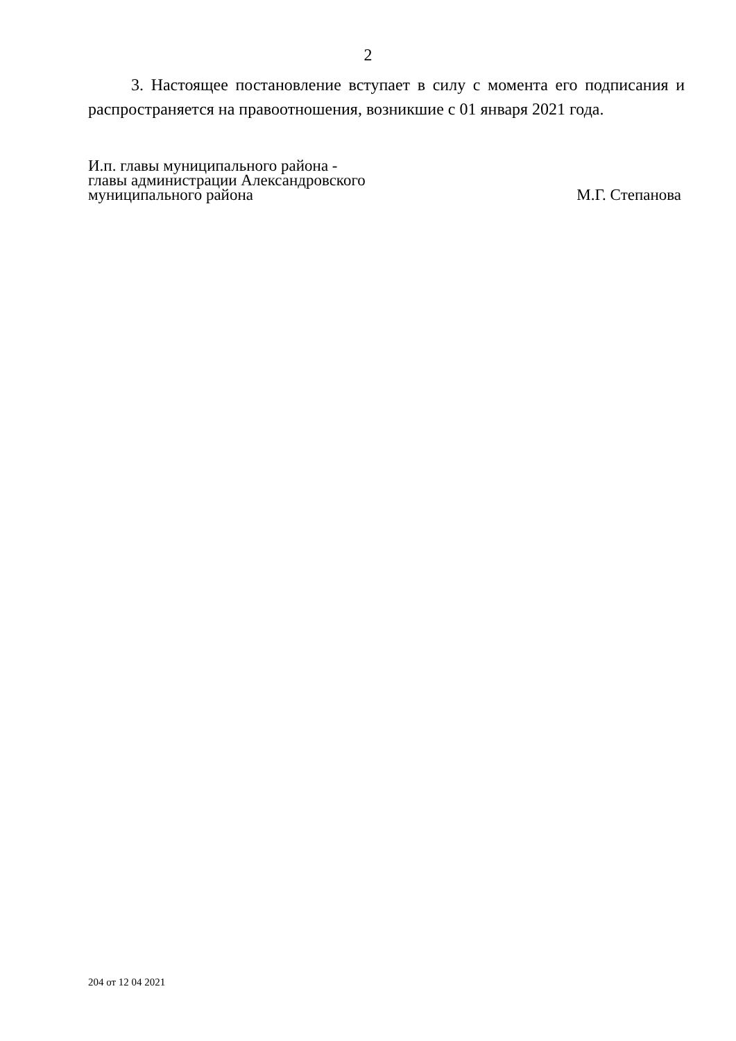2
3. Настоящее постановление вступает в силу с момента его подписания и распространяется на правоотношения, возникшие с 01 января 2021 года.
И.п. главы муниципального района -
главы администрации Александровского
муниципального района
М.Г. Степанова
204 от 12 04 2021